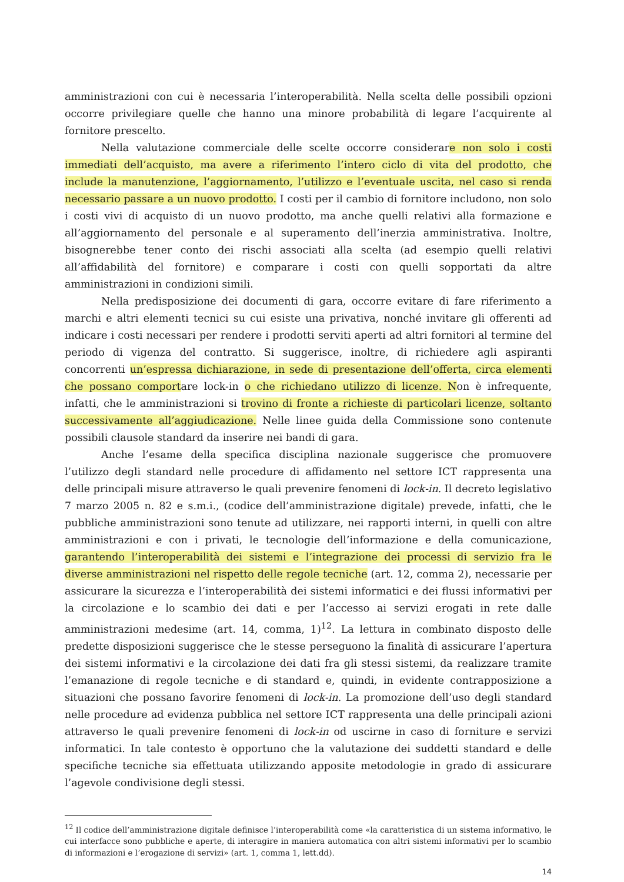amministrazioni con cui è necessaria l’interoperabilità. Nella scelta delle possibili opzioni occorre privilegiare quelle che hanno una minore probabilità di legare l’acquirente al fornitore prescelto.
Nella valutazione commerciale delle scelte occorre considerare non solo i costi immediati dell’acquisto, ma avere a riferimento l’intero ciclo di vita del prodotto, che include la manutenzione, l’aggiornamento, l’utilizzo e l’eventuale uscita, nel caso si renda necessario passare a un nuovo prodotto. I costi per il cambio di fornitore includono, non solo i costi vivi di acquisto di un nuovo prodotto, ma anche quelli relativi alla formazione e all’aggiornamento del personale e al superamento dell’inerzia amministrativa. Inoltre, bisognerebbe tener conto dei rischi associati alla scelta (ad esempio quelli relativi all’affidabilità del fornitore) e comparare i costi con quelli sopportati da altre amministrazioni in condizioni simili.
Nella predisposizione dei documenti di gara, occorre evitare di fare riferimento a marchi e altri elementi tecnici su cui esiste una privativa, nonché invitare gli offerenti ad indicare i costi necessari per rendere i prodotti serviti aperti ad altri fornitori al termine del periodo di vigenza del contratto. Si suggerisce, inoltre, di richiedere agli aspiranti concorrenti un’espressa dichiarazione, in sede di presentazione dell’offerta, circa elementi che possano comportare lock-in o che richiedano utilizzo di licenze. Non è infrequente, infatti, che le amministrazioni si trovino di fronte a richieste di particolari licenze, soltanto successivamente all’aggiudicazione. Nelle linee guida della Commissione sono contenute possibili clausole standard da inserire nei bandi di gara.
Anche l’esame della specifica disciplina nazionale suggerisce che promuovere l’utilizzo degli standard nelle procedure di affidamento nel settore ICT rappresenta una delle principali misure attraverso le quali prevenire fenomeni di lock-in. Il decreto legislativo 7 marzo 2005 n. 82 e s.m.i., (codice dell’amministrazione digitale) prevede, infatti, che le pubbliche amministrazioni sono tenute ad utilizzare, nei rapporti interni, in quelli con altre amministrazioni e con i privati, le tecnologie dell’informazione e della comunicazione, garantendo l’interoperabilità dei sistemi e l’integrazione dei processi di servizio fra le diverse amministrazioni nel rispetto delle regole tecniche (art. 12, comma 2), necessarie per assicurare la sicurezza e l’interoperabilità dei sistemi informatici e dei flussi informativi per la circolazione e lo scambio dei dati e per l’accesso ai servizi erogati in rete dalle amministrazioni medesime (art. 14, comma, 1)<sup>12</sup>. La lettura in combinato disposto delle predette disposizioni suggerisce che le stesse perseguono la finalità di assicurare l’apertura dei sistemi informativi e la circolazione dei dati fra gli stessi sistemi, da realizzare tramite l’emanazione di regole tecniche e di standard e, quindi, in evidente contrapposizione a situazioni che possano favorire fenomeni di lock-in. La promozione dell’uso degli standard nelle procedure ad evidenza pubblica nel settore ICT rappresenta una delle principali azioni attraverso le quali prevenire fenomeni di lock-in od uscirne in caso di forniture e servizi informatici. In tale contesto è opportuno che la valutazione dei suddetti standard e delle specifiche tecniche sia effettuata utilizzando apposite metodologie in grado di assicurare l’agevole condivisione degli stessi.
<sup>12</sup> Il codice dell’amministrazione digitale definisce l’interoperabilità come «la caratteristica di un sistema informativo, le cui interfacce sono pubbliche e aperte, di interagire in maniera automatica con altri sistemi informativi per lo scambio di informazioni e l’erogazione di servizi» (art. 1, comma 1, lett.dd).
14